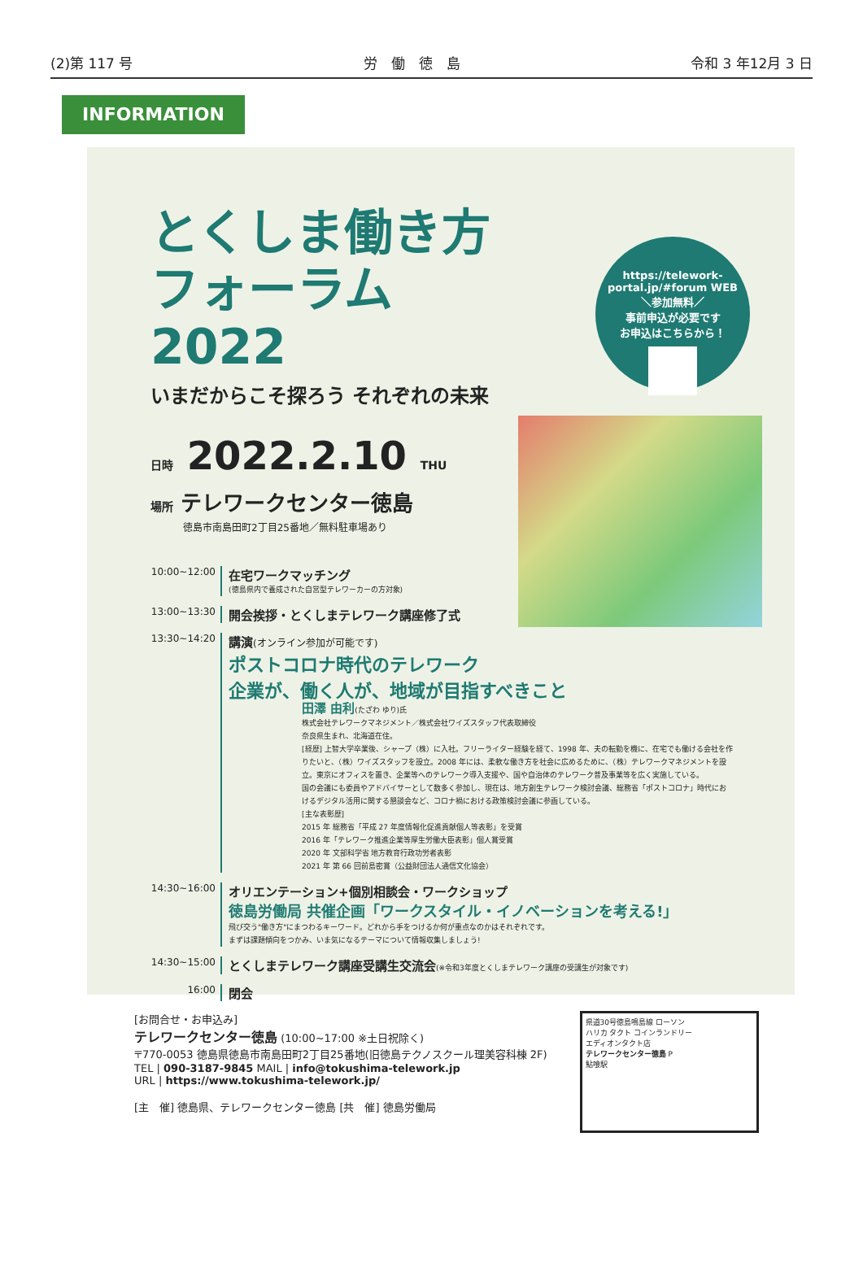(2)第 117 号 労　働　徳　島 令和 3 年12月 3 日
INFORMATION
https://telework-portal.jp/#forum WEB
＼参加無料／
事前申込が必要です
お申込はこちらから！
とくしま働き方 フォーラム 2022
いまだからこそ探ろう それぞれの未来
日時 2022.2.10 THU
場所 テレワークセンター徳島
徳島市南島田町2丁目25番地／無料駐車場あり
10:00~12:00
在宅ワークマッチング
(徳島県内で養成された自営型テレワーカーの方対象)
13:00~13:30
開会挨拶・とくしまテレワーク講座修了式
13:30~14:20
講演(オンライン参加が可能です)
ポストコロナ時代のテレワーク
企業が、働く人が、地域が目指すべきこと
田澤 由利(たざわ ゆり)氏
株式会社テレワークマネジメント／株式会社ワイズスタッフ代表取締役
奈良県生まれ、北海道在住。
[経歴] 上智大学卒業後、シャープ（株）に入社。フリーライター経験を経て、1998 年、夫の転勤を機に、在宅でも働ける会社を作りたいと、（株）ワイズスタッフを設立。2008 年には、柔軟な働き方を社会に広めるために、（株）テレワークマネジメントを設立。東京にオフィスを置き、企業等へのテレワーク導入支援や、国や自治体のテレワーク普及事業等を広く実施している。
国の会議にも委員やアドバイサーとして数多く参加し、現在は、地方創生テレワーク検討会議、総務省「ポストコロナ」時代におけるデジタル活用に関する懇談会など、コロナ禍における政策検討会議に参画している。
[主な表彰歴]
2015 年 総務省「平成 27 年度情報化促進貢献個人等表彰」を受賞
2016 年「テレワーク推進企業等厚生労働大臣表彰」個人賞受賞
2020 年 文部科学省 地方教育行政功労者表彰
2021 年 第 66 回前島密賞（公益財団法人通信文化協会）
14:30~16:00
オリエンテーション+個別相談会・ワークショップ
徳島労働局 共催企画「ワークスタイル・イノベーションを考える!」
飛び交う"働き方"にまつわるキーワード。どれから手をつけるか何が重点なのかはそれぞれです。
まずは課題傾向をつかみ、いま気になるテーマについて情報収集しましょう!
14:30~15:00
とくしまテレワーク講座受講生交流会(※令和3年度とくしまテレワーク講座の受講生が対象です)
16:00
閉会
[お問合せ・お申込み]
テレワークセンター徳島 (10:00~17:00 ※土日祝除く)
〒770-0053 徳島県徳島市南島田町2丁目25番地(旧徳島テクノスクール理美容科棟 2F)
TEL | 090-3187-9845 MAIL | info@tokushima-telework.jp
URL | https://www.tokushima-telework.jp/
[主　催] 徳島県、テレワークセンター徳島 [共　催] 徳島労働局
県道30号徳島鳴島線 ローソン
ハリカ タクト コインランドリー
エディオンタクト店
テレワークセンター徳島 P
鮎喰駅